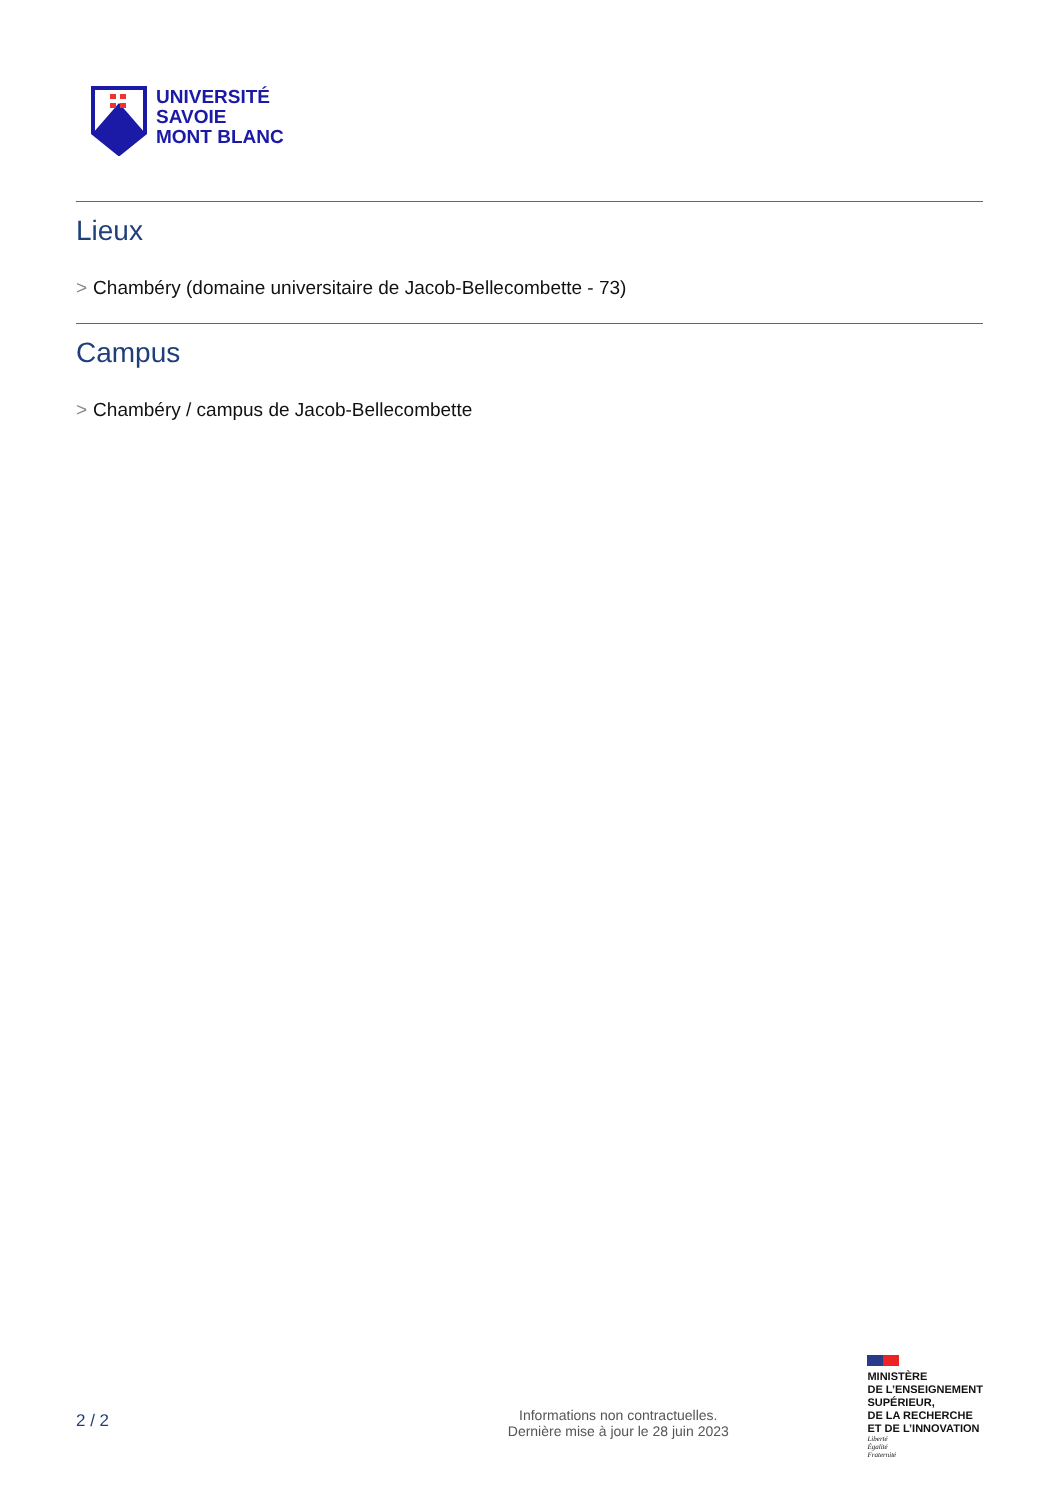UNIVERSITÉ
SAVOIE
MONT BLANC
Lieux
> Chambéry (domaine universitaire de Jacob-Bellecombette - 73)
Campus
> Chambéry / campus de Jacob-Bellecombette
2 / 2
Informations non contractuelles.
Dernière mise à jour le 28 juin 2023
MINISTÈRE
DE L’ENSEIGNEMENT
SUPÉRIEUR,
DE LA RECHERCHE
ET DE L’INNOVATION
Liberté
Égalité
Fraternité